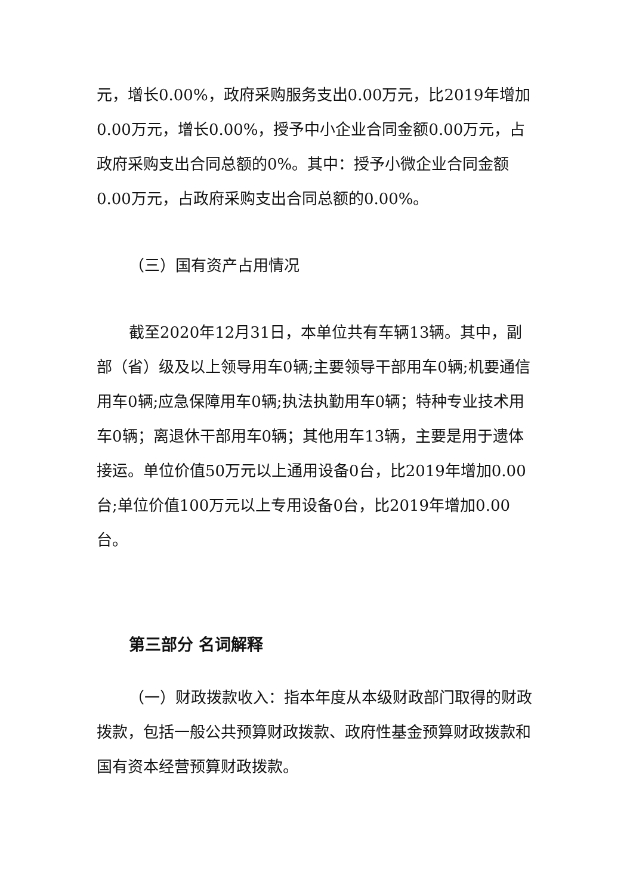元，增长0.00%，政府采购服务支出0.00万元，比2019年增加0.00万元，增长0.00%，授予中小企业合同金额0.00万元，占政府采购支出合同总额的0%。其中：授予小微企业合同金额0.00万元，占政府采购支出合同总额的0.00%。
（三）国有资产占用情况
截至2020年12月31日，本单位共有车辆13辆。其中，副部（省）级及以上领导用车0辆;主要领导干部用车0辆;机要通信用车0辆;应急保障用车0辆;执法执勤用车0辆；特种专业技术用车0辆；离退休干部用车0辆；其他用车13辆，主要是用于遗体接运。单位价值50万元以上通用设备0台，比2019年增加0.00台;单位价值100万元以上专用设备0台，比2019年增加0.00台。
第三部分 名词解释
（一）财政拨款收入：指本年度从本级财政部门取得的财政拨款，包括一般公共预算财政拨款、政府性基金预算财政拨款和国有资本经营预算财政拨款。